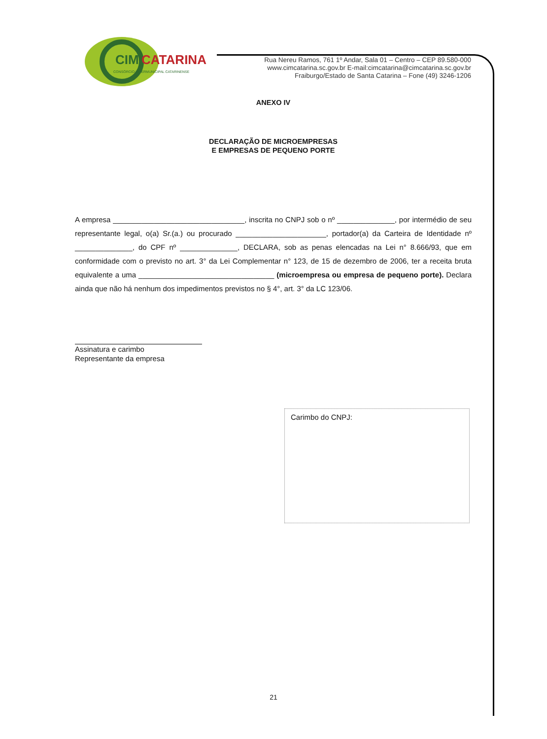CIM
CATARINA
CONSÓRCIO INTERMUNICIPAL CATARINENSE
Rua Nereu Ramos, 761 1º Andar, Sala 01 – Centro – CEP 89.580-000
www.cimcatarina.sc.gov.br E-mail:cimcatarina@cimcatarina.sc.gov.br
Fraiburgo/Estado de Santa Catarina – Fone (49) 3246-1206
ANEXO IV
DECLARAÇÃO DE MICROEMPRESAS
E EMPRESAS DE PEQUENO PORTE
A empresa ________________________________, inscrita no CNPJ sob o nº ______________, por intermédio de seu representante legal, o(a) Sr.(a.) ou procurado ______________________, portador(a) da Carteira de Identidade nº ______________, do CPF nº ______________, DECLARA, sob as penas elencadas na Lei n° 8.666/93, que em conformidade com o previsto no art. 3° da Lei Complementar n° 123, de 15 de dezembro de 2006, ter a receita bruta equivalente a uma _________________________________ (microempresa ou empresa de pequeno porte). Declara ainda que não há nenhum dos impedimentos previstos no § 4°, art. 3° da LC 123/06.
Assinatura e carimbo
Representante da empresa
Carimbo do CNPJ:
21